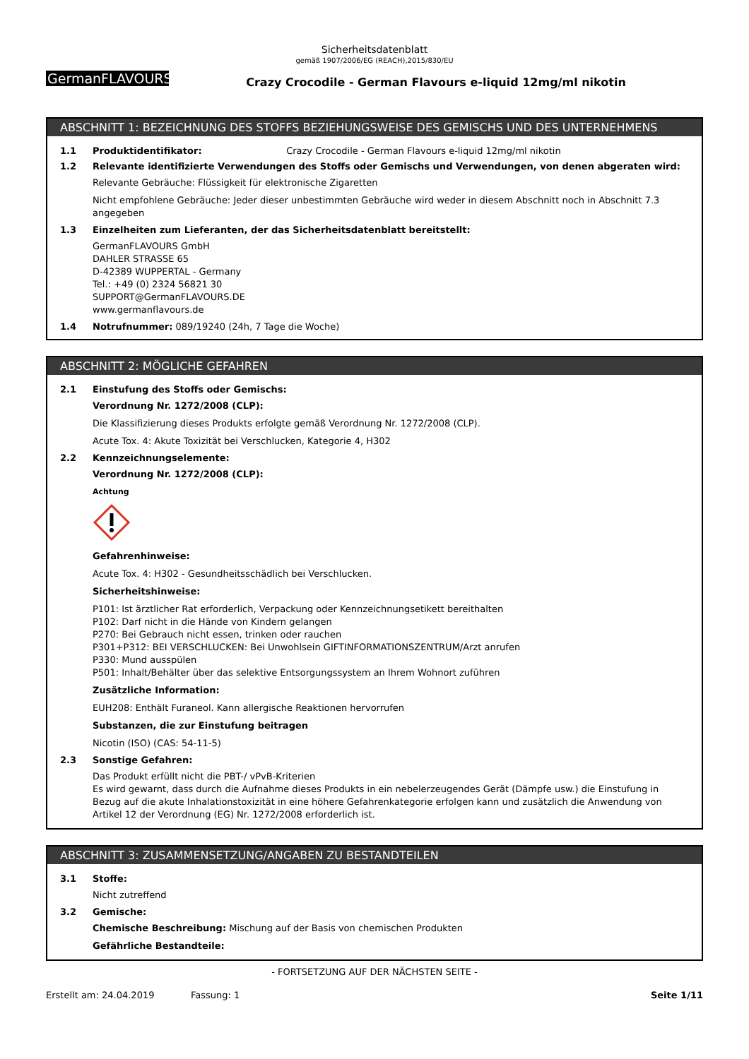Sicherheitsdatenblatt
gemäß 1907/2006/EG (REACH),2015/830/EU
GermanFLAVOURS
Crazy Crocodile - German Flavours e-liquid 12mg/ml nikotin
ABSCHNITT 1: BEZEICHNUNG DES STOFFS BEZIEHUNGSWEISE DES GEMISCHS UND DES UNTERNEHMENS
1.1 Produktidentifikator: Crazy Crocodile - German Flavours e-liquid 12mg/ml nikotin
1.2 Relevante identifizierte Verwendungen des Stoffs oder Gemischs und Verwendungen, von denen abgeraten wird:
Relevante Gebräuche: Flüssigkeit für elektronische Zigaretten
Nicht empfohlene Gebräuche: Jeder dieser unbestimmten Gebräuche wird weder in diesem Abschnitt noch in Abschnitt 7.3 angegeben
1.3 Einzelheiten zum Lieferanten, der das Sicherheitsdatenblatt bereitstellt:
GermanFLAVOURS GmbH
DAHLER STRASSE 65
D-42389 WUPPERTAL - Germany
Tel.: +49 (0) 2324 56821 30
SUPPORT@GermanFLAVOURS.DE
www.germanflavours.de
1.4 Notrufnummer: 089/19240 (24h, 7 Tage die Woche)
ABSCHNITT 2: MÖGLICHE GEFAHREN
2.1 Einstufung des Stoffs oder Gemischs:
Verordnung Nr. 1272/2008 (CLP):
Die Klassifizierung dieses Produkts erfolgte gemäß Verordnung Nr. 1272/2008 (CLP).
Acute Tox. 4: Akute Toxizität bei Verschlucken, Kategorie 4, H302
2.2 Kennzeichnungselemente:
Verordnung Nr. 1272/2008 (CLP):
Achtung
Gefahrenhinweise:
Acute Tox. 4: H302 - Gesundheitsschädlich bei Verschlucken.
Sicherheitshinweise:
P101: Ist ärztlicher Rat erforderlich, Verpackung oder Kennzeichnungsetikett bereithalten
P102: Darf nicht in die Hände von Kindern gelangen
P270: Bei Gebrauch nicht essen, trinken oder rauchen
P301+P312: BEI VERSCHLUCKEN: Bei Unwohlsein GIFTINFORMATIONSZENTRUM/Arzt anrufen
P330: Mund ausspülen
P501: Inhalt/Behälter über das selektive Entsorgungssystem an Ihrem Wohnort zuführen
Zusätzliche Information:
EUH208: Enthält Furaneol. Kann allergische Reaktionen hervorrufen
Substanzen, die zur Einstufung beitragen
Nicotin (ISO) (CAS: 54-11-5)
2.3 Sonstige Gefahren:
Das Produkt erfüllt nicht die PBT-/ vPvB-Kriterien
Es wird gewarnt, dass durch die Aufnahme dieses Produkts in ein nebelerzeugendes Gerät (Dämpfe usw.) die Einstufung in Bezug auf die akute Inhalationstoxizität in eine höhere Gefahrenkategorie erfolgen kann und zusätzlich die Anwendung von Artikel 12 der Verordnung (EG) Nr. 1272/2008 erforderlich ist.
ABSCHNITT 3: ZUSAMMENSETZUNG/ANGABEN ZU BESTANDTEILEN
3.1 Stoffe:
Nicht zutreffend
3.2 Gemische:
Chemische Beschreibung: Mischung auf der Basis von chemischen Produkten
Gefährliche Bestandteile:
- FORTSETZUNG AUF DER NÄCHSTEN SEITE -
Erstellt am: 24.04.2019 Fassung: 1 Seite 1/11